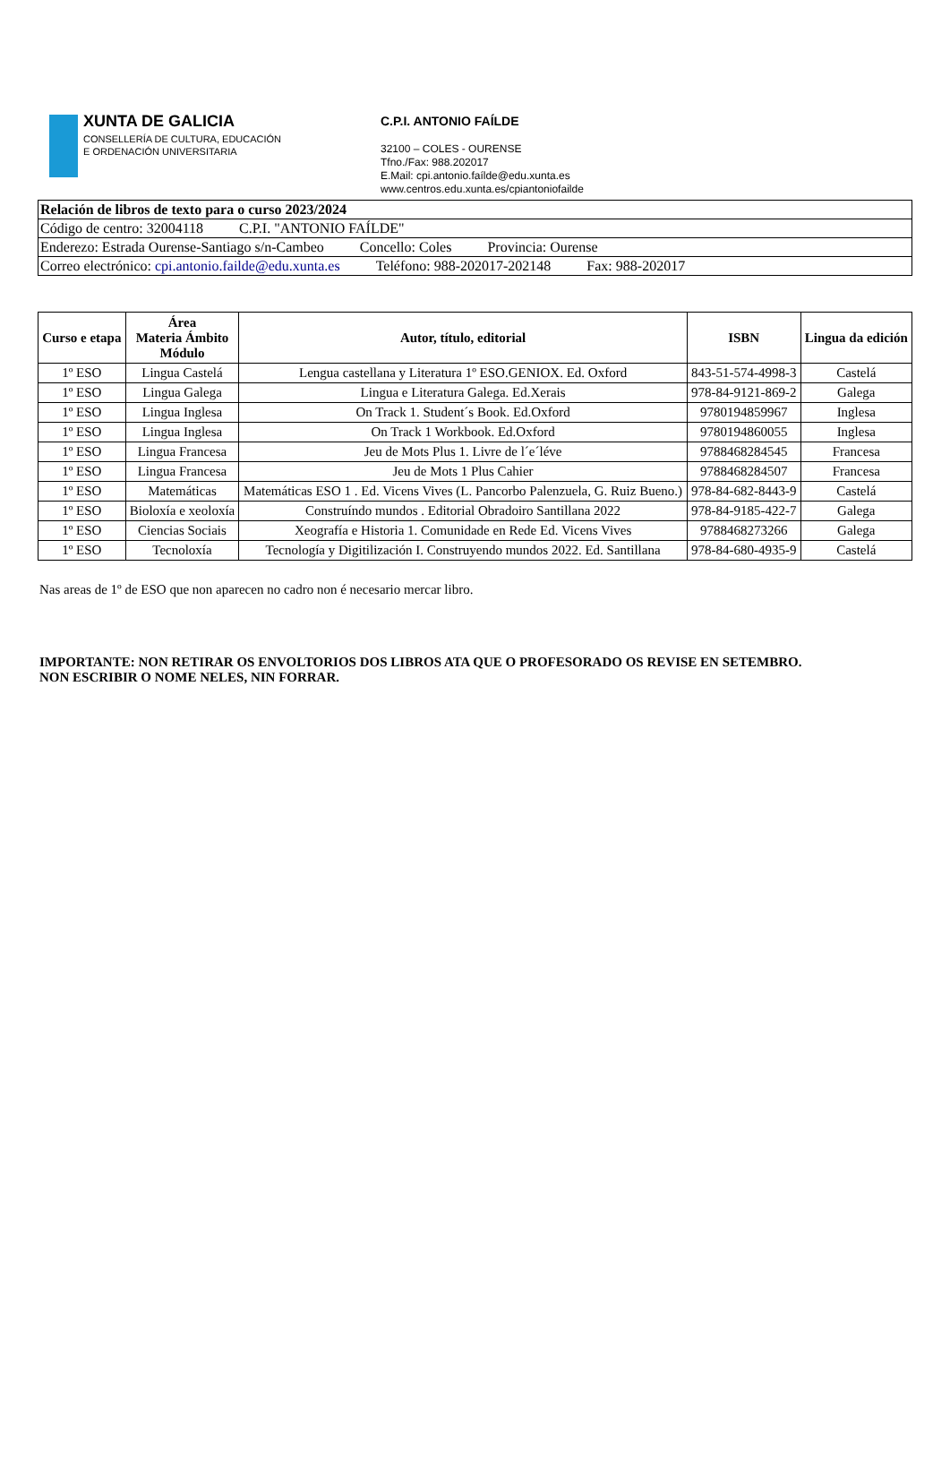XUNTA DE GALICIA
CONSELLERÍA DE CULTURA, EDUCACIÓN
E ORDENACIÓN UNIVERSITARIA
C.P.I. ANTONIO FAÍLDE
32100 – COLES - OURENSE
Tfno./Fax: 988.202017
E.Mail: cpi.antonio.faílde@edu.xunta.es
www.centros.edu.xunta.es/cpiantoniofailde
Relación de libros de texto para o curso 2023/2024
Código de centro: 32004118 C.P.I. "ANTONIO FAÍLDE"
Enderezo: Estrada Ourense-Santiago s/n-Cambeo Concello: Coles Provincia: Ourense
Correo electrónico: cpi.antonio.failde@edu.xunta.es Teléfono: 988-202017-202148 Fax: 988-202017
| Curso e etapa | Área Materia Ámbito Módulo | Autor, título, editorial | ISBN | Lingua da edición |
| --- | --- | --- | --- | --- |
| 1º ESO | Lingua Castelá | Lengua castellana y Literatura 1º ESO.GENIOX. Ed. Oxford | 843-51-574-4998-3 | Castelá |
| 1º ESO | Lingua Galega | Lingua e Literatura Galega. Ed.Xerais | 978-84-9121-869-2 | Galega |
| 1º ESO | Lingua Inglesa | On Track 1. Student´s Book. Ed.Oxford | 9780194859967 | Inglesa |
| 1º ESO | Lingua Inglesa | On Track 1 Workbook. Ed.Oxford | 9780194860055 | Inglesa |
| 1º ESO | Lingua Francesa | Jeu de Mots Plus 1. Livre de l´e´léve | 9788468284545 | Francesa |
| 1º ESO | Lingua Francesa | Jeu de Mots 1 Plus Cahier | 9788468284507 | Francesa |
| 1º ESO | Matemáticas | Matemáticas ESO 1 . Ed. Vicens Vives (L. Pancorbo Palenzuela, G. Ruiz Bueno.) | 978-84-682-8443-9 | Castelá |
| 1º ESO | Bioloxía e xeoloxía | Construíndo mundos . Editorial Obradoiro Santillana 2022 | 978-84-9185-422-7 | Galega |
| 1º ESO | Ciencias Sociais | Xeografía e Historia 1. Comunidade en Rede Ed. Vicens Vives | 9788468273266 | Galega |
| 1º ESO | Tecnoloxía | Tecnología y Digitilización I. Construyendo mundos 2022. Ed. Santillana | 978-84-680-4935-9 | Castelá |
Nas areas de 1º de ESO que non aparecen no cadro non é necesario mercar libro.
IMPORTANTE: NON RETIRAR OS ENVOLTORIOS DOS LIBROS ATA QUE O PROFESORADO OS REVISE EN SETEMBRO.
NON ESCRIBIR O NOME NELES, NIN FORRAR.